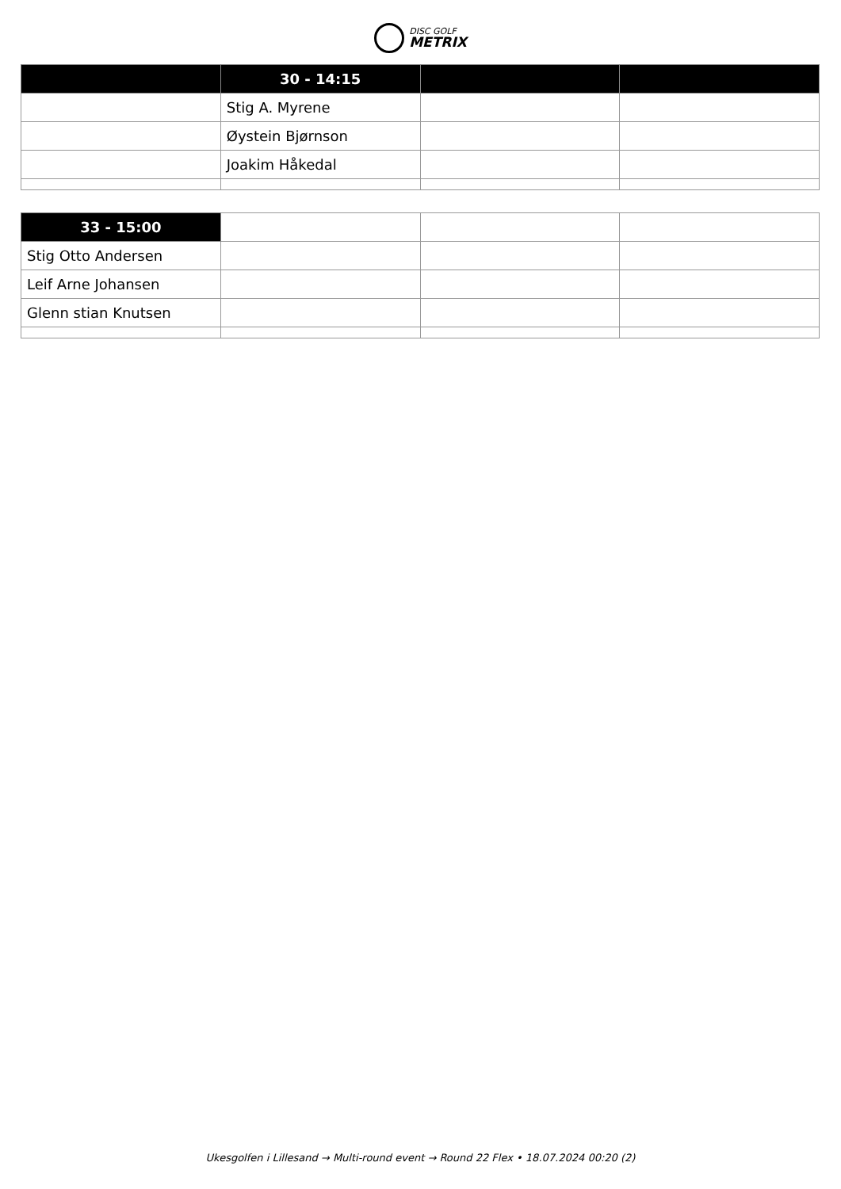DISC GOLF
METRIX
| | 30 - 14:15 | | |
| | Stig A. Myrene | | |
| | Øystein Bjørnson | | |
| | Joakim Håkedal | | |
| 33 - 15:00 | | | |
| Stig Otto Andersen | | | |
| Leif Arne Johansen | | | |
| Glenn stian Knutsen | | | |
Ukesgolfen i Lillesand → Multi-round event → Round 22 Flex • 18.07.2024 00:20 (2)